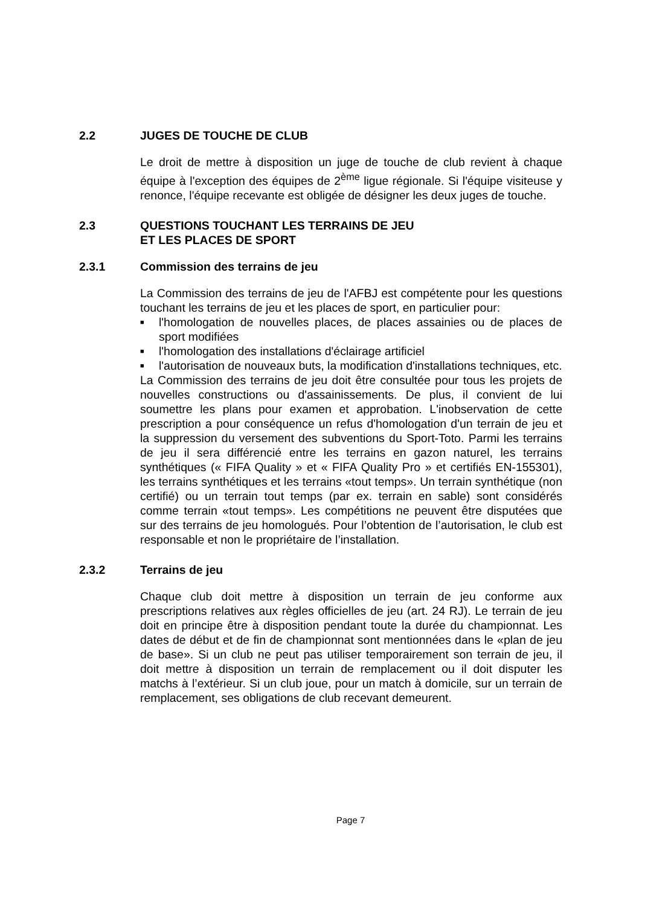2.2 JUGES DE TOUCHE DE CLUB
Le droit de mettre à disposition un juge de touche de club revient à chaque équipe à l'exception des équipes de 2<sup>ème</sup> ligue régionale. Si l'équipe visiteuse y renonce, l'équipe recevante est obligée de désigner les deux juges de touche.
2.3 QUESTIONS TOUCHANT LES TERRAINS DE JEU
ET LES PLACES DE SPORT
2.3.1 Commission des terrains de jeu
La Commission des terrains de jeu de l'AFBJ est compétente pour les questions touchant les terrains de jeu et les places de sport, en particulier pour:
■ l'homologation de nouvelles places, de places assainies ou de places de sport modifiées
■ l'homologation des installations d'éclairage artificiel
■ l'autorisation de nouveaux buts, la modification d'installations techniques, etc.
La Commission des terrains de jeu doit être consultée pour tous les projets de nouvelles constructions ou d'assainissements. De plus, il convient de lui soumettre les plans pour examen et approbation. L'inobservation de cette prescription a pour conséquence un refus d'homologation d'un terrain de jeu et la suppression du versement des subventions du Sport-Toto. Parmi les terrains de jeu il sera différencié entre les terrains en gazon naturel, les terrains synthétiques (« FIFA Quality » et « FIFA Quality Pro » et certifiés EN-155301), les terrains synthétiques et les terrains «tout temps». Un terrain synthétique (non certifié) ou un terrain tout temps (par ex. terrain en sable) sont considérés comme terrain «tout temps». Les compétitions ne peuvent être disputées que sur des terrains de jeu homologués. Pour l’obtention de l’autorisation, le club est responsable et non le propriétaire de l’installation.
2.3.2 Terrains de jeu
Chaque club doit mettre à disposition un terrain de jeu conforme aux prescriptions relatives aux règles officielles de jeu (art. 24 RJ). Le terrain de jeu doit en principe être à disposition pendant toute la durée du championnat. Les dates de début et de fin de championnat sont mentionnées dans le «plan de jeu de base». Si un club ne peut pas utiliser temporairement son terrain de jeu, il doit mettre à disposition un terrain de remplacement ou il doit disputer les matchs à l’extérieur. Si un club joue, pour un match à domicile, sur un terrain de remplacement, ses obligations de club recevant demeurent.
Page 7